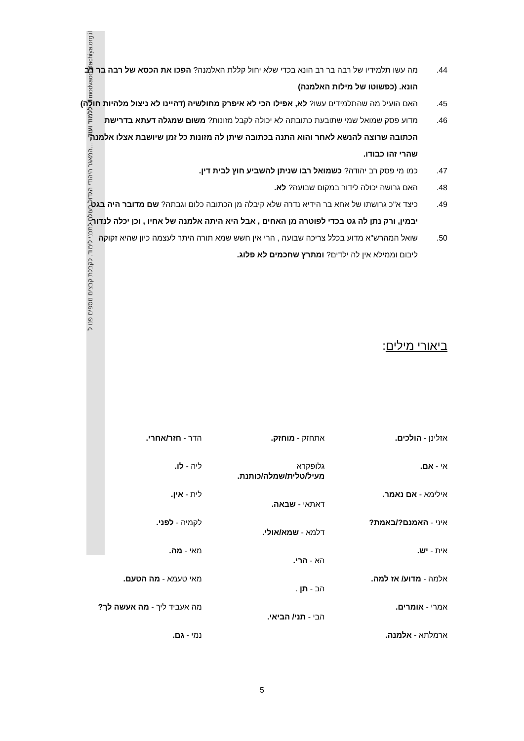ללמוד ועוד - ...המאגר היהודי הגדול בעולם לתכני לימוד. לקבלת קבצים נוספים פנו ל- lilmodvaod@achiya.org.il
44. מה עשו תלמידיו של רבה בר רב הונא בכדי שלא יחול קללת האלמנה? הפכו את הכסא של רבה בר רב הונא. (כפשוטו של מילות האלמנה)
45. האם הועיל מה שהתלמידים עשו? לא, אפילו הכי לא איפרק מחולשיה (דהיינו לא ניצול מלהיות חולה)
46. מדוע פסק שמואל שמי שתובעת כתובתה לא יכולה לקבל מזונות? משום שמגלה דעתא בדרישת הכתובה שרוצה להנשא לאחר והוא התנה בכתובה שיתן לה מזונות כל זמן שיושבת אצלו אלמנה שהרי זהו כבודו.
47. כמו מי פסק רב יהודה? כשמואל רבו שניתן להשביע חוץ לבית דין.
48. האם גרושה יכולה לידור במקום שבועה? לא.
49. כיצד א"כ גרושתו של אחא בר הידיא נדרה שלא קיבלה מן הכתובה כלום וגבתה? שם מדובר היה בגט יבמין, ורק נתן לה גט בכדי לפוטרה מן האחים , אבל היא היתה אלמנה של אחיו , וכן יכלה לנדור.
50. שואל המהרש"א מדוע בכלל צריכה שבועה , הרי אין חשש שמא תורה היתר לעצמה כיון שהיא זקוקה ליבום וממילא אין לה ילדים? ומתרץ שחכמים לא פלוג.
ביאורי מילים:
אזלינן - הולכים.
אי - אם.
אילימא - אם נאמר.
איני - האמנם?/באמת?
אית - יש.
אלמה - מדוע/ אז למה.
אמרי - אומרים.
ארמלתא - אלמנה.
אתחזק - מוחזק.
גלופקרא
מעיל/טלית/שמלה/כותנת.
דאתאי - שבאה.
דלמא - שמא/אולי.
הא - הרי.
הב - תן .
הבי - תני/ הביאי.
הדר - חזר/אחרי.
ליה - לו.
לית - אין.
לקמיה - לפני.
מאי - מה.
מאי טעמא - מה הטעם.
מה אעביד ליך - מה אעשה לך?
נמי - גם.
5